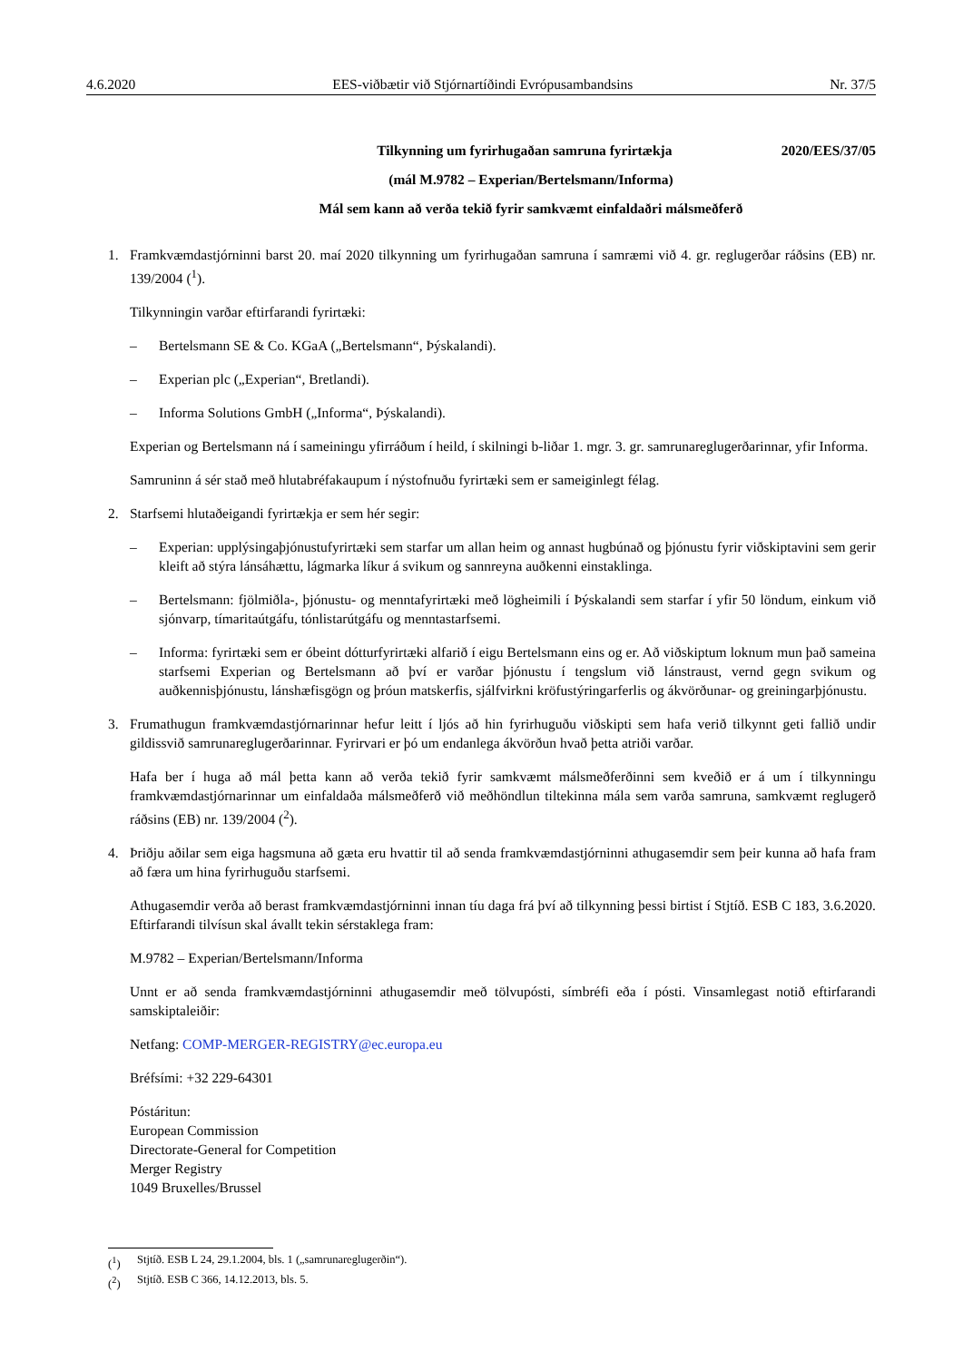4.6.2020 EES-viðbætir við Stjórnartíðindi Evrópusambandsins Nr. 37/5
Tilkynning um fyrirhugaðan samruna fyrirtækja 2020/EES/37/05
(mál M.9782 – Experian/Bertelsmann/Informa)
Mál sem kann að verða tekið fyrir samkvæmt einfaldaðri málsmeðferð
1. Framkvæmdastjórninni barst 20. maí 2020 tilkynning um fyrirhugaðan samruna í samræmi við 4. gr. reglugerðar ráðsins (EB) nr. 139/2004 (<sup>1</sup>).
Tilkynningin varðar eftirfarandi fyrirtæki:
– Bertelsmann SE & Co. KGaA („Bertelsmann“, Þýskalandi).
– Experian plc („Experian“, Bretlandi).
– Informa Solutions GmbH („Informa“, Þýskalandi).
Experian og Bertelsmann ná í sameiningu yfirráðum í heild, í skilningi b-liðar 1. mgr. 3. gr. samrunareglugerðarinnar, yfir Informa.
Samruninn á sér stað með hlutabréfakaupum í nýstofnuðu fyrirtæki sem er sameiginlegt félag.
2. Starfsemi hlutaðeigandi fyrirtækja er sem hér segir:
– Experian: upplýsingaþjónustufyrirtæki sem starfar um allan heim og annast hugbúnað og þjónustu fyrir viðskiptavini sem gerir kleift að stýra lánsáhættu, lágmarka líkur á svikum og sannreyna auðkenni einstaklinga.
– Bertelsmann: fjölmiðla-, þjónustu- og menntafyrirtæki með lögheimili í Þýskalandi sem starfar í yfir 50 löndum, einkum við sjónvarp, tímaritaútgáfu, tónlistarútgáfu og menntastarfsemi.
– Informa: fyrirtæki sem er óbeint dótturfyrirtæki alfarið í eigu Bertelsmann eins og er. Að viðskiptum loknum mun það sameina starfsemi Experian og Bertelsmann að því er varðar þjónustu í tengslum við lánstraust, vernd gegn svikum og auðkennisþjónustu, lánshæfisgögn og þróun matskerfis, sjálfvirkni kröfustýringarferlis og ákvörðunar- og greiningarþjónustu.
3. Frumathugun framkvæmdastjórnarinnar hefur leitt í ljós að hin fyrirhuguðu viðskipti sem hafa verið tilkynnt geti fallið undir gildissvið samrunareglugerðarinnar. Fyrirvari er þó um endanlega ákvörðun hvað þetta atriði varðar.
Hafa ber í huga að mál þetta kann að verða tekið fyrir samkvæmt málsmeðferðinni sem kveðið er á um í tilkynningu framkvæmdastjórnarinnar um einfaldaða málsmeðferð við meðhöndlun tiltekinna mála sem varða samruna, samkvæmt reglugerð ráðsins (EB) nr. 139/2004 (<sup>2</sup>).
4. Þriðju aðilar sem eiga hagsmuna að gæta eru hvattir til að senda framkvæmdastjórninni athugasemdir sem þeir kunna að hafa fram að færa um hina fyrirhuguðu starfsemi.
Athugasemdir verða að berast framkvæmdastjórninni innan tíu daga frá því að tilkynning þessi birtist í Stjtíð. ESB C 183, 3.6.2020. Eftirfarandi tilvísun skal ávallt tekin sérstaklega fram:
M.9782 – Experian/Bertelsmann/Informa
Unnt er að senda framkvæmdastjórninni athugasemdir með tölvupósti, símbréfi eða í pósti. Vinsamlegast notið eftirfarandi samskiptaleiðir:
Netfang: COMP-MERGER-REGISTRY@ec.europa.eu
Bréfsími: +32 229-64301
Póstáritun:
European Commission
Directorate-General for Competition
Merger Registry
1049 Bruxelles/Brussel
(<sup>1</sup>) Stjtíð. ESB L 24, 29.1.2004, bls. 1 („samrunareglugerðin“).
(<sup>2</sup>) Stjtíð. ESB C 366, 14.12.2013, bls. 5.